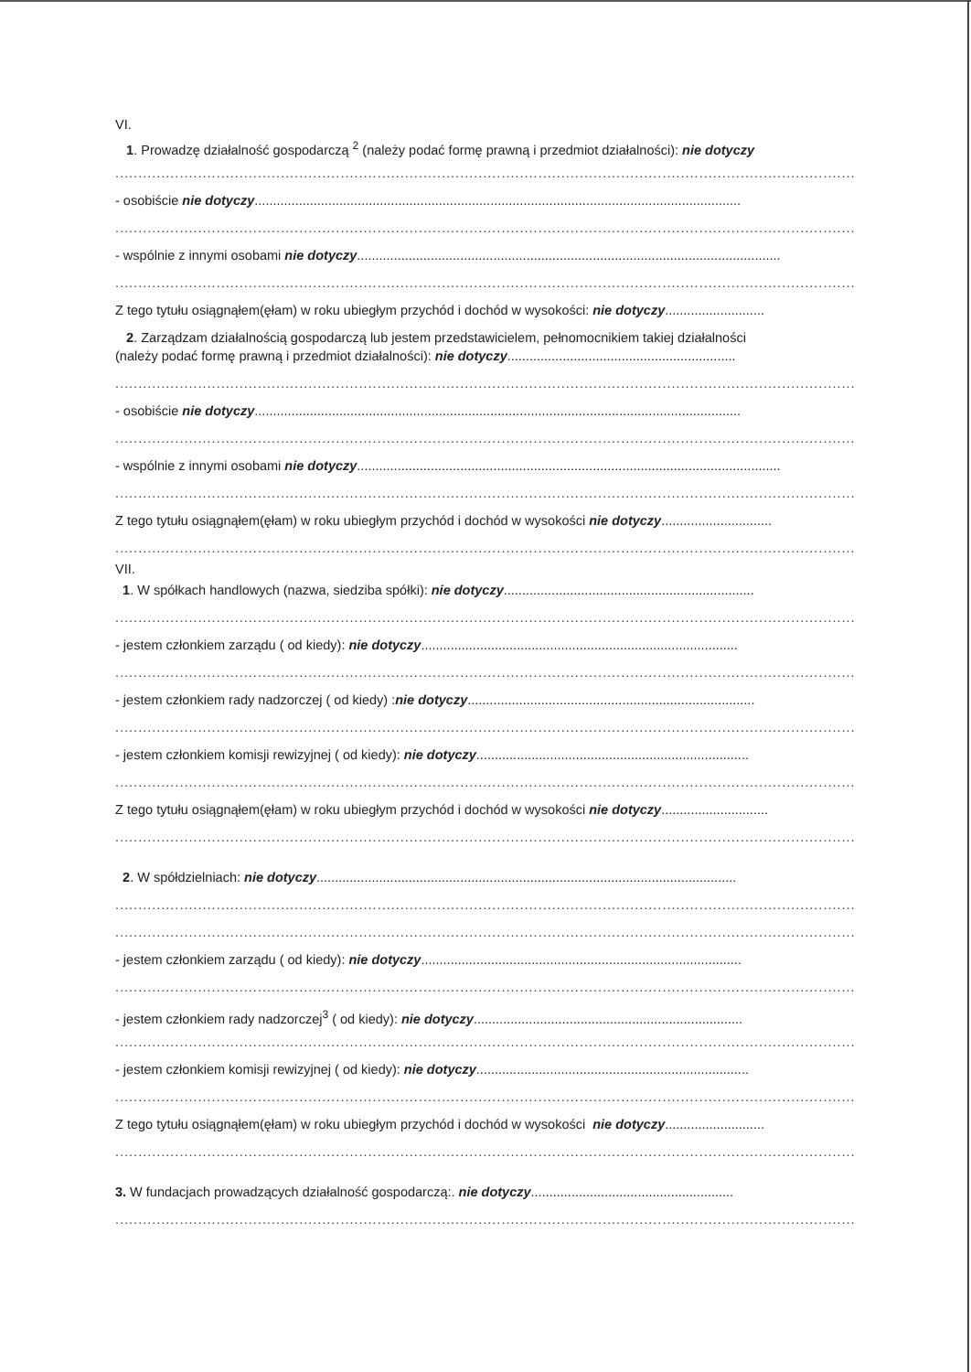VI.
1. Prowadzę działalność gospodarczą <sup>2</sup> (należy podać formę prawną i przedmiot działalności): nie dotyczy
........................................................................................................................................................................
- osobiście nie dotyczy....................................................................................................................................
........................................................................................................................................................................
- wspólnie z innymi osobami nie dotyczy...................................................................................................................
........................................................................................................................................................................
Z tego tytułu osiągnąłem(ęłam) w roku ubiegłym przychód i dochód w wysokości: nie dotyczy...........................
2. Zarządzam działalnością gospodarczą lub jestem przedstawicielem, pełnomocnikiem takiej działalności
(należy podać formę prawną i przedmiot działalności): nie dotyczy..............................................................
........................................................................................................................................................................
- osobiście nie dotyczy....................................................................................................................................
........................................................................................................................................................................
- wspólnie z innymi osobami nie dotyczy...................................................................................................................
........................................................................................................................................................................
Z tego tytułu osiągnąłem(ęłam) w roku ubiegłym przychód i dochód w wysokości nie dotyczy..............................
........................................................................................................................................................................
VII.
1. W spółkach handlowych (nazwa, siedziba spółki): nie dotyczy....................................................................
........................................................................................................................................................................
- jestem członkiem zarządu ( od kiedy): nie dotyczy......................................................................................
........................................................................................................................................................................
- jestem członkiem rady nadzorczej ( od kiedy) :nie dotyczy..............................................................................
........................................................................................................................................................................
- jestem członkiem komisji rewizyjnej ( od kiedy): nie dotyczy..........................................................................
........................................................................................................................................................................
Z tego tytułu osiągnąłem(ęłam) w roku ubiegłym przychód i dochód w wysokości nie dotyczy.............................
........................................................................................................................................................................
2. W spółdzielniach: nie dotyczy..................................................................................................................
........................................................................................................................................................................
........................................................................................................................................................................
- jestem członkiem zarządu ( od kiedy): nie dotyczy.......................................................................................
........................................................................................................................................................................
- jestem członkiem rady nadzorczej<sup>3</sup> ( od kiedy): nie dotyczy.........................................................................
........................................................................................................................................................................
- jestem członkiem komisji rewizyjnej ( od kiedy): nie dotyczy..........................................................................
........................................................................................................................................................................
Z tego tytułu osiągnąłem(ęłam) w roku ubiegłym przychód i dochód w wysokości nie dotyczy...........................
........................................................................................................................................................................
3. W fundacjach prowadzących działalność gospodarczą:. nie dotyczy.......................................................
........................................................................................................................................................................